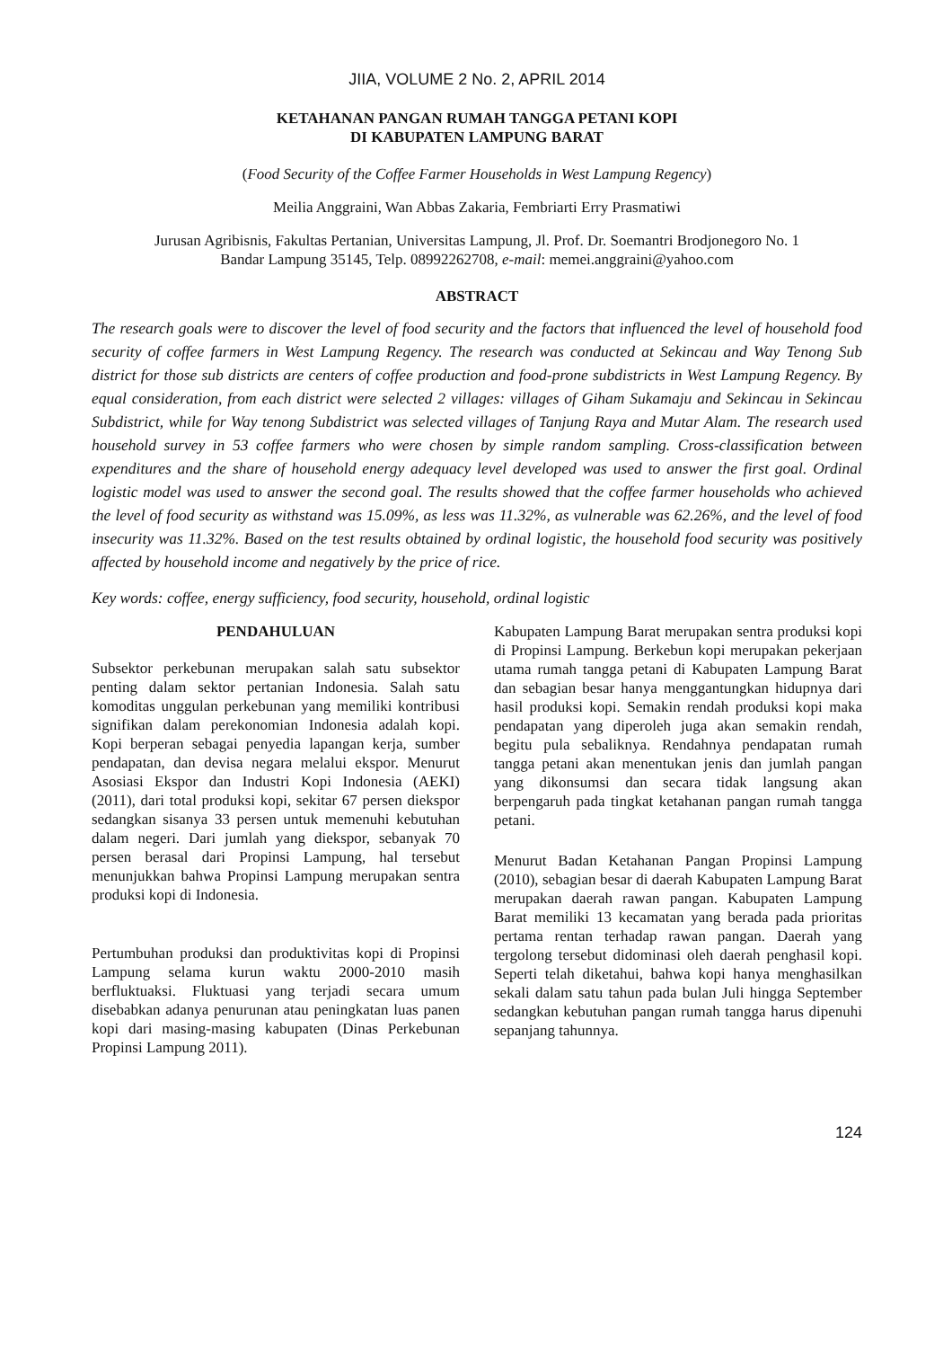JIIA, VOLUME 2 No. 2, APRIL 2014
KETAHANAN PANGAN RUMAH TANGGA PETANI KOPI
DI KABUPATEN LAMPUNG BARAT
(Food Security of the Coffee Farmer Households in West Lampung Regency)
Meilia Anggraini, Wan Abbas Zakaria, Fembriarti Erry Prasmatiwi
Jurusan Agribisnis, Fakultas Pertanian, Universitas Lampung, Jl. Prof. Dr. Soemantri Brodjonegoro No. 1
Bandar Lampung 35145, Telp. 08992262708, e-mail: memei.anggraini@yahoo.com
ABSTRACT
The research goals were to discover the level of food security and the factors that influenced the level of household food security of coffee farmers in West Lampung Regency. The research was conducted at Sekincau and Way Tenong Sub district for those sub districts are centers of coffee production and food-prone subdistricts in West Lampung Regency. By equal consideration, from each district were selected 2 villages: villages of Giham Sukamaju and Sekincau in Sekincau Subdistrict, while for Way tenong Subdistrict was selected villages of Tanjung Raya and Mutar Alam. The research used household survey in 53 coffee farmers who were chosen by simple random sampling. Cross-classification between expenditures and the share of household energy adequacy level developed was used to answer the first goal. Ordinal logistic model was used to answer the second goal. The results showed that the coffee farmer households who achieved the level of food security as withstand was 15.09%, as less was 11.32%, as vulnerable was 62.26%, and the level of food insecurity was 11.32%. Based on the test results obtained by ordinal logistic, the household food security was positively affected by household income and negatively by the price of rice.
Key words: coffee, energy sufficiency, food security, household, ordinal logistic
PENDAHULUAN
Subsektor perkebunan merupakan salah satu subsektor penting dalam sektor pertanian Indonesia. Salah satu komoditas unggulan perkebunan yang memiliki kontribusi signifikan dalam perekonomian Indonesia adalah kopi. Kopi berperan sebagai penyedia lapangan kerja, sumber pendapatan, dan devisa negara melalui ekspor. Menurut Asosiasi Ekspor dan Industri Kopi Indonesia (AEKI) (2011), dari total produksi kopi, sekitar 67 persen diekspor sedangkan sisanya 33 persen untuk memenuhi kebutuhan dalam negeri. Dari jumlah yang diekspor, sebanyak 70 persen berasal dari Propinsi Lampung, hal tersebut menunjukkan bahwa Propinsi Lampung merupakan sentra produksi kopi di Indonesia.
Pertumbuhan produksi dan produktivitas kopi di Propinsi Lampung selama kurun waktu 2000-2010 masih berfluktuaksi. Fluktuasi yang terjadi secara umum disebabkan adanya penurunan atau peningkatan luas panen kopi dari masing-masing kabupaten (Dinas Perkebunan Propinsi Lampung 2011).
Kabupaten Lampung Barat merupakan sentra produksi kopi di Propinsi Lampung. Berkebun kopi merupakan pekerjaan utama rumah tangga petani di Kabupaten Lampung Barat dan sebagian besar hanya menggantungkan hidupnya dari hasil produksi kopi. Semakin rendah produksi kopi maka pendapatan yang diperoleh juga akan semakin rendah, begitu pula sebaliknya. Rendahnya pendapatan rumah tangga petani akan menentukan jenis dan jumlah pangan yang dikonsumsi dan secara tidak langsung akan berpengaruh pada tingkat ketahanan pangan rumah tangga petani.
Menurut Badan Ketahanan Pangan Propinsi Lampung (2010), sebagian besar di daerah Kabupaten Lampung Barat merupakan daerah rawan pangan. Kabupaten Lampung Barat memiliki 13 kecamatan yang berada pada prioritas pertama rentan terhadap rawan pangan. Daerah yang tergolong tersebut didominasi oleh daerah penghasil kopi. Seperti telah diketahui, bahwa kopi hanya menghasilkan sekali dalam satu tahun pada bulan Juli hingga September sedangkan kebutuhan pangan rumah tangga harus dipenuhi sepanjang tahunnya.
124